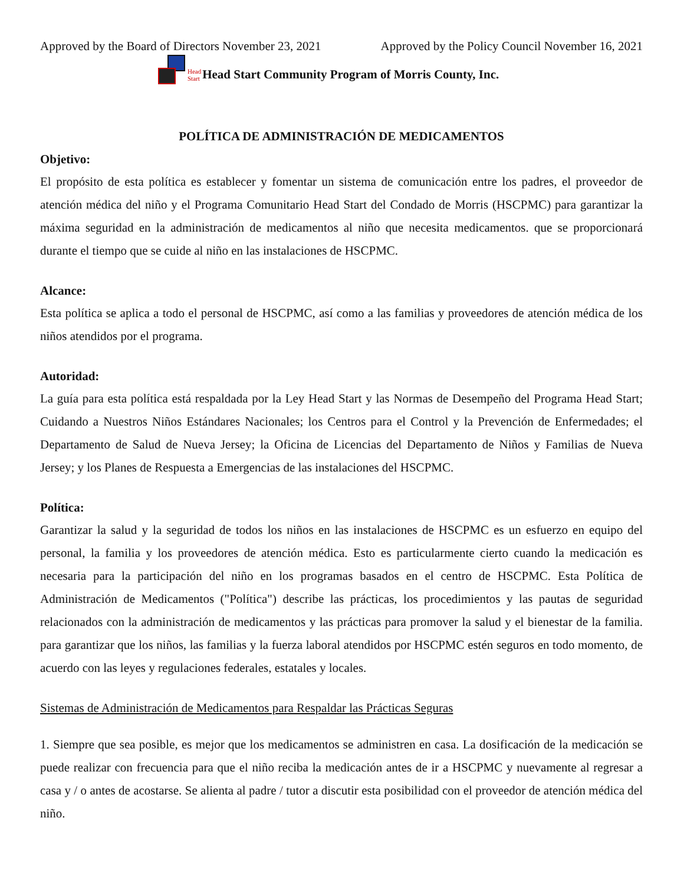Approved by the Board of Directors November 23, 2021 Approved by the Policy Council November 16, 2021
Head
Start Head Start Community Program of Morris County, Inc.
POLÍTICA DE ADMINISTRACIÓN DE MEDICAMENTOS
Objetivo:
El propósito de esta política es establecer y fomentar un sistema de comunicación entre los padres, el proveedor de atención médica del niño y el Programa Comunitario Head Start del Condado de Morris (HSCPMC) para garantizar la máxima seguridad en la administración de medicamentos al niño que necesita medicamentos. que se proporcionará durante el tiempo que se cuide al niño en las instalaciones de HSCPMC.
Alcance:
Esta política se aplica a todo el personal de HSCPMC, así como a las familias y proveedores de atención médica de los niños atendidos por el programa.
Autoridad:
La guía para esta política está respaldada por la Ley Head Start y las Normas de Desempeño del Programa Head Start; Cuidando a Nuestros Niños Estándares Nacionales; los Centros para el Control y la Prevención de Enfermedades; el Departamento de Salud de Nueva Jersey; la Oficina de Licencias del Departamento de Niños y Familias de Nueva Jersey; y los Planes de Respuesta a Emergencias de las instalaciones del HSCPMC.
Política:
Garantizar la salud y la seguridad de todos los niños en las instalaciones de HSCPMC es un esfuerzo en equipo del personal, la familia y los proveedores de atención médica. Esto es particularmente cierto cuando la medicación es necesaria para la participación del niño en los programas basados en el centro de HSCPMC. Esta Política de Administración de Medicamentos ("Política") describe las prácticas, los procedimientos y las pautas de seguridad relacionados con la administración de medicamentos y las prácticas para promover la salud y el bienestar de la familia. para garantizar que los niños, las familias y la fuerza laboral atendidos por HSCPMC estén seguros en todo momento, de acuerdo con las leyes y regulaciones federales, estatales y locales.
Sistemas de Administración de Medicamentos para Respaldar las Prácticas Seguras
1. Siempre que sea posible, es mejor que los medicamentos se administren en casa. La dosificación de la medicación se puede realizar con frecuencia para que el niño reciba la medicación antes de ir a HSCPMC y nuevamente al regresar a casa y / o antes de acostarse. Se alienta al padre / tutor a discutir esta posibilidad con el proveedor de atención médica del niño.